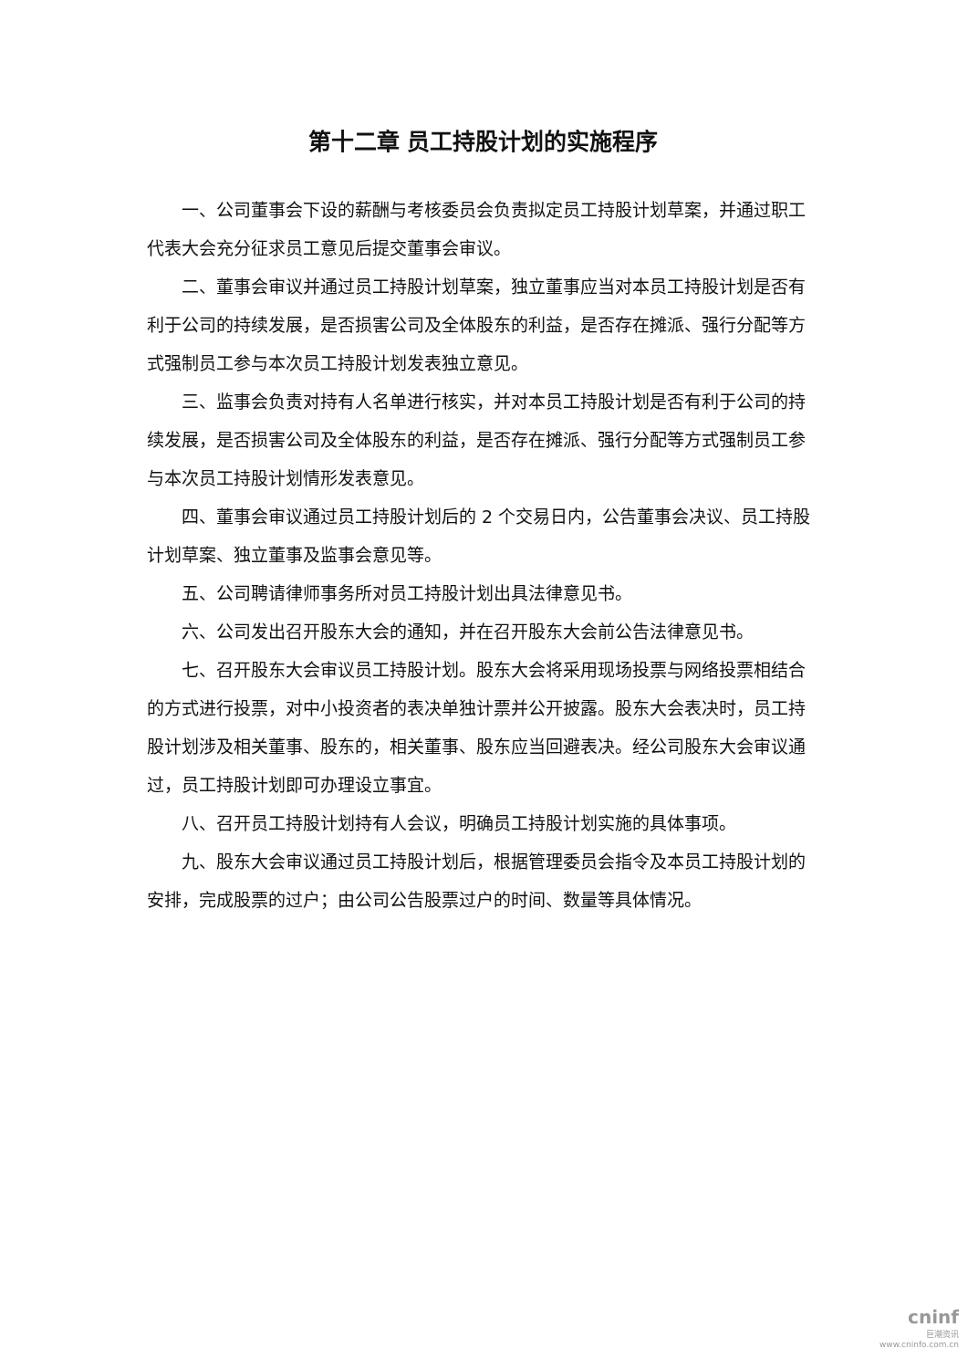第十二章 员工持股计划的实施程序
一、公司董事会下设的薪酬与考核委员会负责拟定员工持股计划草案，并通过职工代表大会充分征求员工意见后提交董事会审议。
二、董事会审议并通过员工持股计划草案，独立董事应当对本员工持股计划是否有利于公司的持续发展，是否损害公司及全体股东的利益，是否存在摊派、强行分配等方式强制员工参与本次员工持股计划发表独立意见。
三、监事会负责对持有人名单进行核实，并对本员工持股计划是否有利于公司的持续发展，是否损害公司及全体股东的利益，是否存在摊派、强行分配等方式强制员工参与本次员工持股计划情形发表意见。
四、董事会审议通过员工持股计划后的 2 个交易日内，公告董事会决议、员工持股计划草案、独立董事及监事会意见等。
五、公司聘请律师事务所对员工持股计划出具法律意见书。
六、公司发出召开股东大会的通知，并在召开股东大会前公告法律意见书。
七、召开股东大会审议员工持股计划。股东大会将采用现场投票与网络投票相结合的方式进行投票，对中小投资者的表决单独计票并公开披露。股东大会表决时，员工持股计划涉及相关董事、股东的，相关董事、股东应当回避表决。经公司股东大会审议通过，员工持股计划即可办理设立事宜。
八、召开员工持股计划持有人会议，明确员工持股计划实施的具体事项。
九、股东大会审议通过员工持股计划后，根据管理委员会指令及本员工持股计划的安排，完成股票的过户；由公司公告股票过户的时间、数量等具体情况。
cninf
巨潮资讯
www.cninfo.com.cn